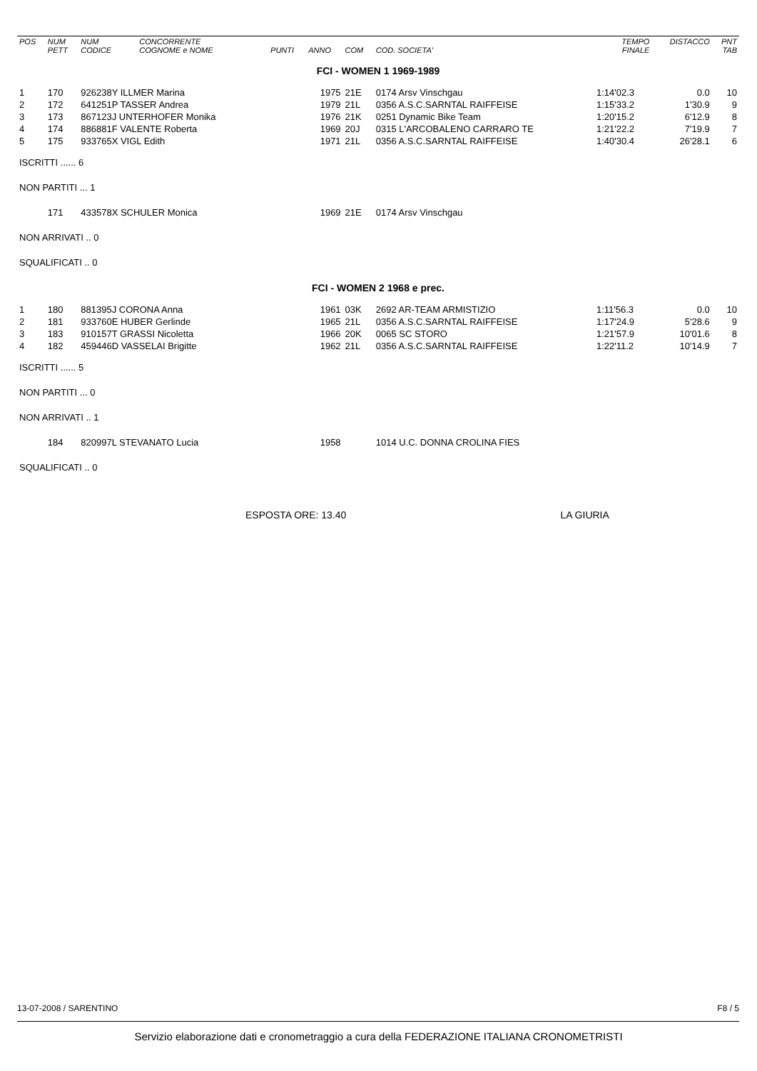| POS | NUM PETT | NUM CODICE | CONCORRENTE COGNOME e NOME | PUNTI | ANNO | COM | COD. SOCIETA' | TEMPO FINALE | DISTACCO | PNT TAB |
| --- | --- | --- | --- | --- | --- | --- | --- | --- | --- | --- |
| FCI - WOMEN 1 1969-1989 | | | | | | | | | | |
| 1 | 170 | 926238Y ILLMER Marina | | | 1975 | 21E | 0174 Arsv Vinschgau | 1:14'02.3 | 0.0 | 10 |
| 2 | 172 | 641251P TASSER Andrea | | | 1979 | 21L | 0356 A.S.C.SARNTAL RAIFFEISE | 1:15'33.2 | 1'30.9 | 9 |
| 3 | 173 | 867123J UNTERHOFER Monika | | | 1976 | 21K | 0251 Dynamic Bike Team | 1:20'15.2 | 6'12.9 | 8 |
| 4 | 174 | 886881F VALENTE Roberta | | | 1969 | 20J | 0315 L'ARCOBALENO CARRARO TE | 1:21'22.2 | 7'19.9 | 7 |
| 5 | 175 | 933765X VIGL Edith | | | 1971 | 21L | 0356 A.S.C.SARNTAL RAIFFEISE | 1:40'30.4 | 26'28.1 | 6 |
| ISCRITTI ...... 6 | | | | | | | | | | |
| NON PARTITI ... 1 | | | | | | | | | | |
| | 171 | 433578X SCHULER Monica | | | 1969 | 21E | 0174 Arsv Vinschgau | | | |
| NON ARRIVATI .. 0 | | | | | | | | | | |
| SQUALIFICATI .. 0 | | | | | | | | | | |
| FCI - WOMEN 2 1968 e prec. | | | | | | | | | | |
| 1 | 180 | 881395J CORONA Anna | | | 1961 | 03K | 2692 AR-TEAM ARMISTIZIO | 1:11'56.3 | 0.0 | 10 |
| 2 | 181 | 933760E HUBER Gerlinde | | | 1965 | 21L | 0356 A.S.C.SARNTAL RAIFFEISE | 1:17'24.9 | 5'28.6 | 9 |
| 3 | 183 | 910157T GRASSI Nicoletta | | | 1966 | 20K | 0065 SC STORO | 1:21'57.9 | 10'01.6 | 8 |
| 4 | 182 | 459446D VASSELAI Brigitte | | | 1962 | 21L | 0356 A.S.C.SARNTAL RAIFFEISE | 1:22'11.2 | 10'14.9 | 7 |
| ISCRITTI ...... 5 | | | | | | | | | | |
| NON PARTITI ... 0 | | | | | | | | | | |
| NON ARRIVATI .. 1 | | | | | | | | | | |
| | 184 | 820997L STEVANATO Lucia | | | 1958 | | 1014 U.C. DONNA CROLINA FIES | | | |
| SQUALIFICATI .. 0 | | | | | | | | | | |
ESPOSTA ORE: 13.40 LA GIURIA
13-07-2008 / SARENTINO F8 / 5
Servizio elaborazione dati e cronometraggio a cura della FEDERAZIONE ITALIANA CRONOMETRISTI